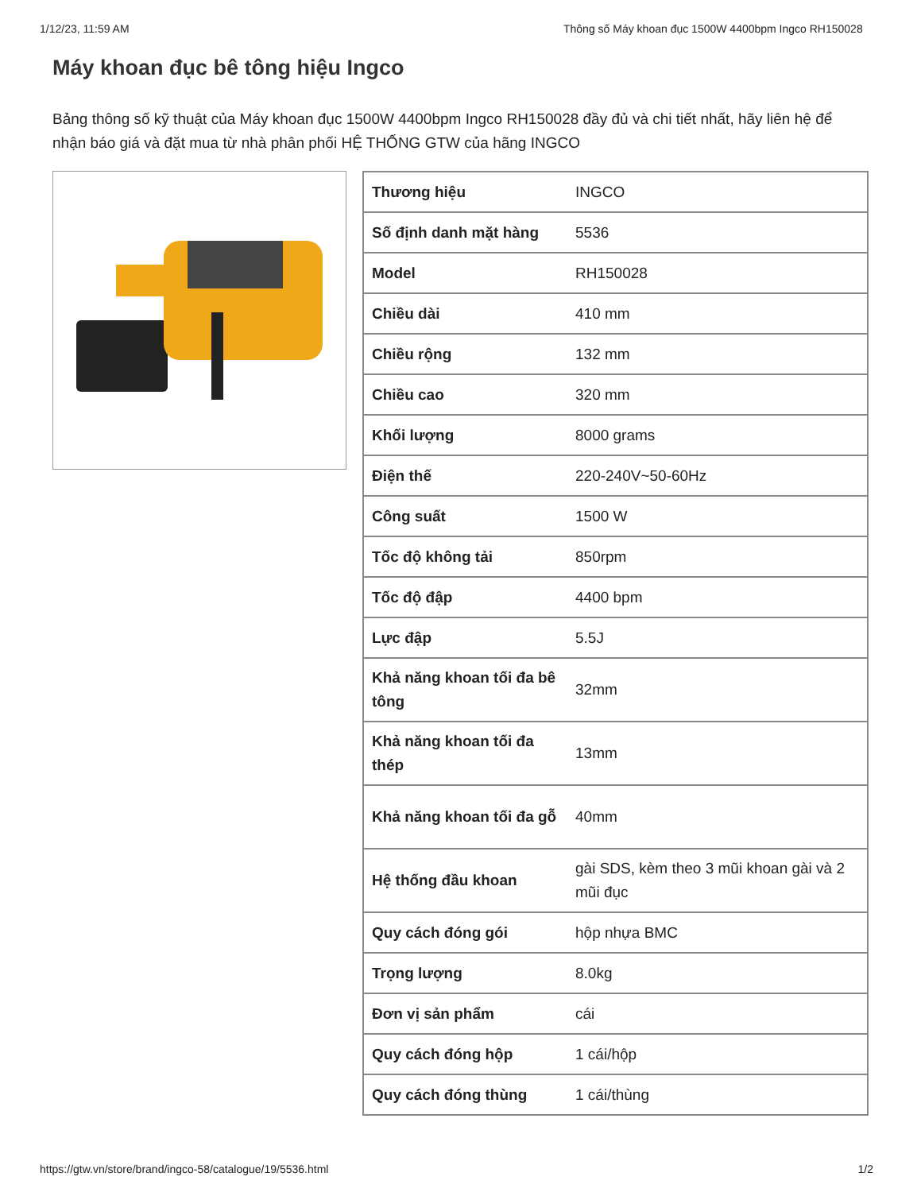1/12/23, 11:59 AM Thông số Máy khoan đục 1500W 4400bpm Ingco RH150028
Máy khoan đục bê tông hiệu Ingco
Bảng thông số kỹ thuật của Máy khoan đục 1500W 4400bpm Ingco RH150028 đầy đủ và chi tiết nhất, hãy liên hệ để nhận báo giá và đặt mua từ nhà phân phối HỆ THỐNG GTW của hãng INGCO
| Thương hiệu | INGCO |
| Số định danh mặt hàng | 5536 |
| Model | RH150028 |
| Chiều dài | 410 mm |
| Chiều rộng | 132 mm |
| Chiều cao | 320 mm |
| Khối lượng | 8000 grams |
| Điện thế | 220-240V~50-60Hz |
| Công suất | 1500 W |
| Tốc độ không tải | 850rpm |
| Tốc độ đập | 4400 bpm |
| Lực đập | 5.5J |
| Khả năng khoan tối đa bê tông | 32mm |
| Khả năng khoan tối đa thép | 13mm |
| Khả năng khoan tối đa gỗ | 40mm |
| Hệ thống đầu khoan | gài SDS, kèm theo 3 mũi khoan gài và 2 mũi đục |
| Quy cách đóng gói | hộp nhựa BMC |
| Trọng lượng | 8.0kg |
| Đơn vị sản phẩm | cái |
| Quy cách đóng hộp | 1 cái/hộp |
| Quy cách đóng thùng | 1 cái/thùng |
https://gtw.vn/store/brand/ingco-58/catalogue/19/5536.html 1/2